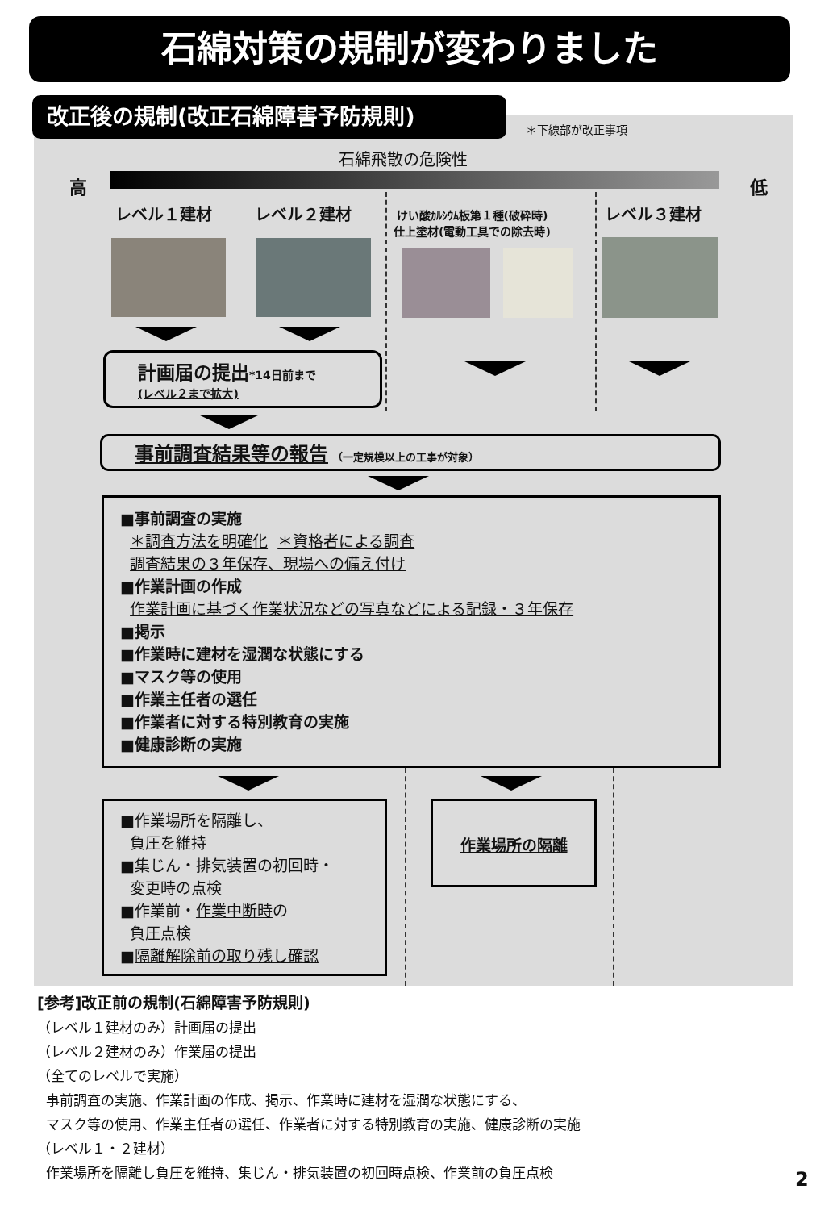石綿対策の規制が変わりました
改正後の規制(改正石綿障害予防規則)
＊下線部が改正事項
石綿飛散の危険性
高 低
レベル１建材 レベル２建材
けい酸ｶﾙｼｳﾑ板第１種(破砕時)
仕上塗材(電動工具での除去時)
レベル３建材
計画届の提出*14日前まで
(レベル２まで拡大)
事前調査結果等の報告 （一定規模以上の工事が対象）
■事前調査の実施
＊調査方法を明確化 ＊資格者による調査
調査結果の３年保存、現場への備え付け
■作業計画の作成
作業計画に基づく作業状況などの写真などによる記録・３年保存
■掲示
■作業時に建材を湿潤な状態にする
■マスク等の使用
■作業主任者の選任
■作業者に対する特別教育の実施
■健康診断の実施
■作業場所を隔離し、
負圧を維持
■集じん・排気装置の初回時・
変更時の点検
■作業前・作業中断時の
負圧点検
■隔離解除前の取り残し確認
作業場所の隔離
[参考]改正前の規制(石綿障害予防規則)
（レベル１建材のみ）計画届の提出
（レベル２建材のみ）作業届の提出
（全てのレベルで実施）
事前調査の実施、作業計画の作成、掲示、作業時に建材を湿潤な状態にする、
マスク等の使用、作業主任者の選任、作業者に対する特別教育の実施、健康診断の実施
（レベル１・２建材）
作業場所を隔離し負圧を維持、集じん・排気装置の初回時点検、作業前の負圧点検
2